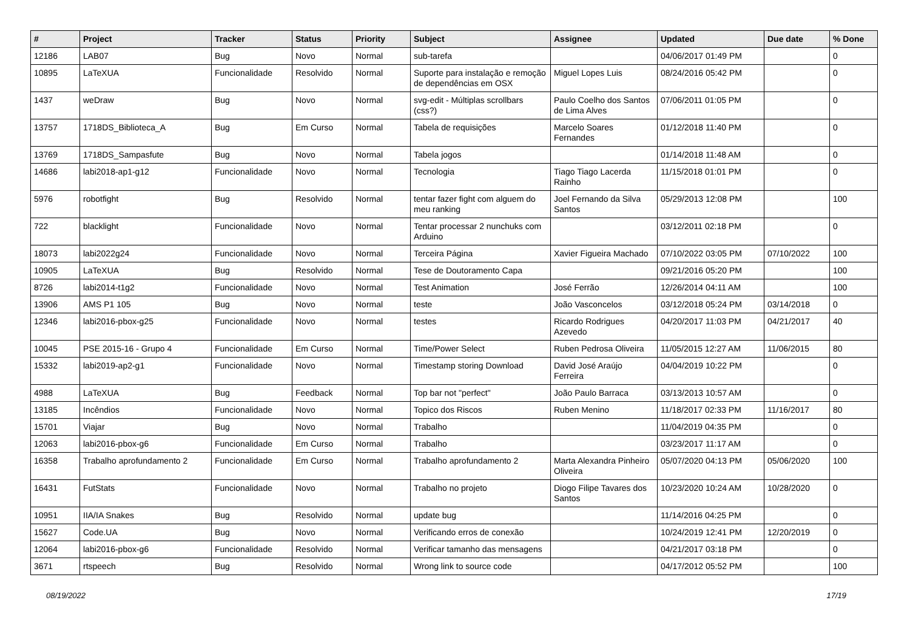| # | Project | Tracker | Status | Priority | Subject | Assignee | Updated | Due date | % Done |
| --- | --- | --- | --- | --- | --- | --- | --- | --- | --- |
| 12186 | LAB07 | Bug | Novo | Normal | sub-tarefa | | 04/06/2017 01:49 PM | | 0 |
| 10895 | LaTeXUA | Funcionalidade | Resolvido | Normal | Suporte para instalação e remoção de dependências em OSX | Miguel Lopes Luis | 08/24/2016 05:42 PM | | 0 |
| 1437 | weDraw | Bug | Novo | Normal | svg-edit - Múltiplas scrollbars (css?) | Paulo Coelho dos Santos de Lima Alves | 07/06/2011 01:05 PM | | 0 |
| 13757 | 1718DS_Biblioteca_A | Bug | Em Curso | Normal | Tabela de requisições | Marcelo Soares Fernandes | 01/12/2018 11:40 PM | | 0 |
| 13769 | 1718DS_Sampasfute | Bug | Novo | Normal | Tabela jogos | | 01/14/2018 11:48 AM | | 0 |
| 14686 | labi2018-ap1-g12 | Funcionalidade | Novo | Normal | Tecnologia | Tiago Tiago Lacerda Rainho | 11/15/2018 01:01 PM | | 0 |
| 5976 | robotfight | Bug | Resolvido | Normal | tentar fazer fight com alguem do meu ranking | Joel Fernando da Silva Santos | 05/29/2013 12:08 PM | | 100 |
| 722 | blacklight | Funcionalidade | Novo | Normal | Tentar processar 2 nunchuks com Arduino | | 03/12/2011 02:18 PM | | 0 |
| 18073 | labi2022g24 | Funcionalidade | Novo | Normal | Terceira Página | Xavier Figueira Machado | 07/10/2022 03:05 PM | 07/10/2022 | 100 |
| 10905 | LaTeXUA | Bug | Resolvido | Normal | Tese de Doutoramento Capa | | 09/21/2016 05:20 PM | | 100 |
| 8726 | labi2014-t1g2 | Funcionalidade | Novo | Normal | Test Animation | José Ferrão | 12/26/2014 04:11 AM | | 100 |
| 13906 | AMS P1 105 | Bug | Novo | Normal | teste | João Vasconcelos | 03/12/2018 05:24 PM | 03/14/2018 | 0 |
| 12346 | labi2016-pbox-g25 | Funcionalidade | Novo | Normal | testes | Ricardo Rodrigues Azevedo | 04/20/2017 11:03 PM | 04/21/2017 | 40 |
| 10045 | PSE 2015-16 - Grupo 4 | Funcionalidade | Em Curso | Normal | Time/Power Select | Ruben Pedrosa Oliveira | 11/05/2015 12:27 AM | 11/06/2015 | 80 |
| 15332 | labi2019-ap2-g1 | Funcionalidade | Novo | Normal | Timestamp storing Download | David José Araújo Ferreira | 04/04/2019 10:22 PM | | 0 |
| 4988 | LaTeXUA | Bug | Feedback | Normal | Top bar not "perfect" | João Paulo Barraca | 03/13/2013 10:57 AM | | 0 |
| 13185 | Incêndios | Funcionalidade | Novo | Normal | Topico dos Riscos | Ruben Menino | 11/18/2017 02:33 PM | 11/16/2017 | 80 |
| 15701 | Viajar | Bug | Novo | Normal | Trabalho | | 11/04/2019 04:35 PM | | 0 |
| 12063 | labi2016-pbox-g6 | Funcionalidade | Em Curso | Normal | Trabalho | | 03/23/2017 11:17 AM | | 0 |
| 16358 | Trabalho aprofundamento 2 | Funcionalidade | Em Curso | Normal | Trabalho aprofundamento 2 | Marta Alexandra Pinheiro Oliveira | 05/07/2020 04:13 PM | 05/06/2020 | 100 |
| 16431 | FutStats | Funcionalidade | Novo | Normal | Trabalho no projeto | Diogo Filipe Tavares dos Santos | 10/23/2020 10:24 AM | 10/28/2020 | 0 |
| 10951 | IIA/IA Snakes | Bug | Resolvido | Normal | update bug | | 11/14/2016 04:25 PM | | 0 |
| 15627 | Code.UA | Bug | Novo | Normal | Verificando erros de conexão | | 10/24/2019 12:41 PM | 12/20/2019 | 0 |
| 12064 | labi2016-pbox-g6 | Funcionalidade | Resolvido | Normal | Verificar tamanho das mensagens | | 04/21/2017 03:18 PM | | 0 |
| 3671 | rtspeech | Bug | Resolvido | Normal | Wrong link to source code | | 04/17/2012 05:52 PM | | 100 |
08/19/2022 17/19